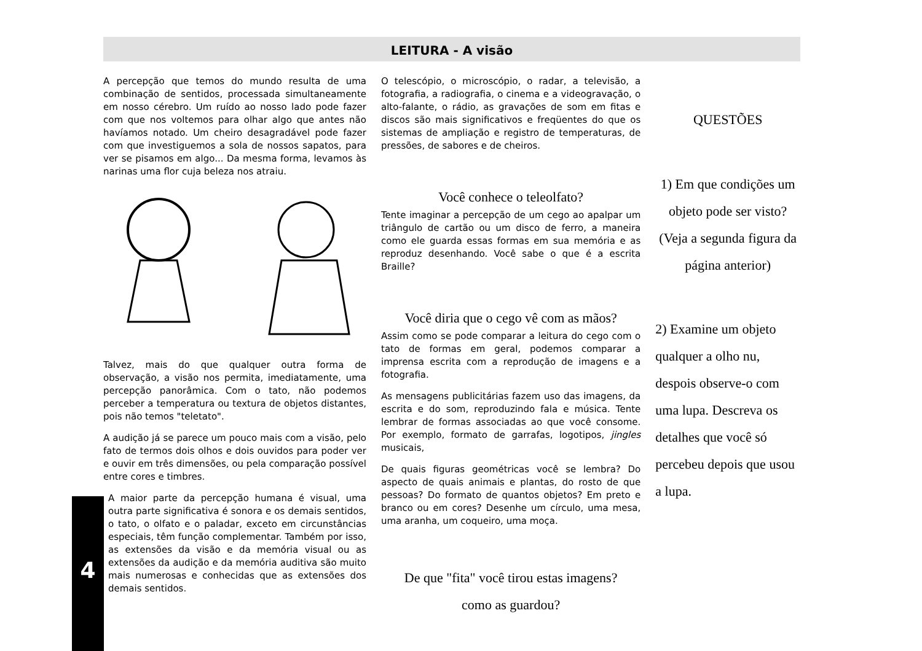LEITURA - A visão
A percepção que temos do mundo resulta de uma combinação de sentidos, processada simultaneamente em nosso cérebro. Um ruído ao nosso lado pode fazer com que nos voltemos para olhar algo que antes não havíamos notado. Um cheiro desagradável pode fazer com que investiguemos a sola de nossos sapatos, para ver se pisamos em algo... Da mesma forma, levamos às narinas uma flor cuja beleza nos atraiu.
Talvez, mais do que qualquer outra forma de observação, a visão nos permita, imediatamente, uma percepção panorâmica. Com o tato, não podemos perceber a temperatura ou textura de objetos distantes, pois não temos "teletato".
A audição já se parece um pouco mais com a visão, pelo fato de termos dois olhos e dois ouvidos para poder ver e ouvir em três dimensões, ou pela comparação possível entre cores e timbres.
A maior parte da percepção humana é visual, uma outra parte significativa é sonora e os demais sentidos, o tato, o olfato e o paladar, exceto em circunstâncias especiais, têm função complementar. Também por isso, as extensões da visão e da memória visual ou as extensões da audição e da memória auditiva são muito mais numerosas e conhecidas que as extensões dos demais sentidos.
O telescópio, o microscópio, o radar, a televisão, a fotografia, a radiografia, o cinema e a videogravação, o alto-falante, o rádio, as gravações de som em fitas e discos são mais significativos e freqüentes do que os sistemas de ampliação e registro de temperaturas, de pressões, de sabores e de cheiros.
Você conhece o teleolfato?
Tente imaginar a percepção de um cego ao apalpar um triângulo de cartão ou um disco de ferro, a maneira como ele guarda essas formas em sua memória e as reproduz desenhando. Você sabe o que é a escrita Braille?
Você diria que o cego vê com as mãos?
Assim como se pode comparar a leitura do cego com o tato de formas em geral, podemos comparar a imprensa escrita com a reprodução de imagens e a fotografia.
As mensagens publicitárias fazem uso das imagens, da escrita e do som, reproduzindo fala e música. Tente lembrar de formas associadas ao que você consome. Por exemplo, formato de garrafas, logotipos, jingles musicais,
De quais figuras geométricas você se lembra? Do aspecto de quais animais e plantas, do rosto de que pessoas? Do formato de quantos objetos? Em preto e branco ou em cores? Desenhe um círculo, uma mesa, uma aranha, um coqueiro, uma moça.
De que "fita" você tirou estas imagens?
como as guardou?
QUESTÕES
1) Em que condições um objeto pode ser visto? (Veja a segunda figura da página anterior)
2) Examine um objeto qualquer a olho nu, despois observe-o com uma lupa. Descreva os detalhes que você só percebeu depois que usou a lupa.
4